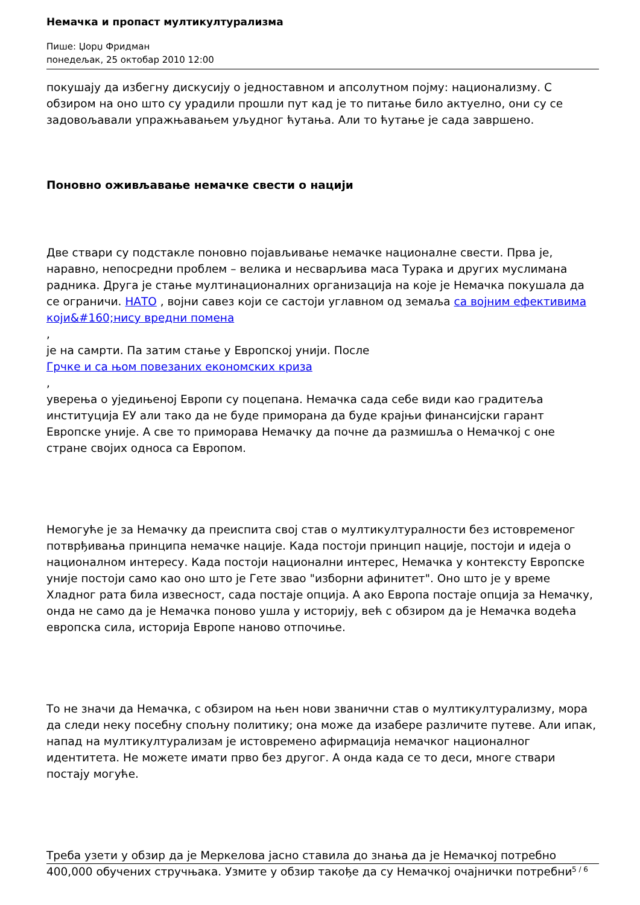Немачка и пропаст мултикултурализма
Пише: Џорџ Фридман
понедељак, 25 октобар 2010 12:00
покушају да избегну дискусију о једноставном и апсолутном појму: национализму. С обзиром на оно што су урадили прошли пут кад је то питање било актуелно, они су се задовољавали упражњавањем уљудног ћутања. Али то ћутање је сада завршено.
Поновно оживљавање немачке свести о нацији
Две ствари су подстакле поновно појављивање немачке националне свести. Прва је, наравно, непосредни проблем – велика и несварљива маса Турака и других муслимана радника. Друга је стање мултинационалних организација на које је Немачка покушала да се ограничи. НАТО , војни савез који се састоји углавном од земаља са војним ефективима који&#160;нису вредни помена
,
је на самрти. Па затим стање у Европској унији. После
Грчке и са њом повезаних економских криза
,
уверења о уједињеној Европи су поцепана. Немачка сада себе види као градитеља институција ЕУ али тако да не буде приморана да буде крајњи финансијски гарант Европске уније. А све то приморава Немачку да почне да размишља о Немачкој с оне стране својих односа са Европом.
Немогуће је за Немачку да преиспита свој став о мултикултуралности без истовременог потврђивања принципа немачке нације. Када постоји принцип нације, постоји и идеја о националном интересу. Када постоји национални интерес, Немачка у контексту Европске уније постоји само као оно што је Гете звао "изборни афинитет". Оно што је у време Хладног рата била извесност, сада постаје опција. А ако Европа постаје опција за Немачку, онда не само да је Немачка поново ушла у историју, већ с обзиром да је Немачка водећа европска сила, историја Европе наново отпочиње.
То не значи да Немачка, с обзиром на њен нови званични став о мултикултурализму, мора да следи неку посебну спољну политику; она може да изабере различите путеве. Али ипак, напад на мултикултурализам је истовремено афирмација немачког националног идентитета. Не можете имати прво без другог. А онда када се то деси, многе ствари постају могуће.
Треба узети у обзир да је Меркелова јасно ставила до знања да је Немачкој потребно 400,000 обучених стручњака. Узмите у обзир такође да су Немачкој очајнички потребни
5 / 6